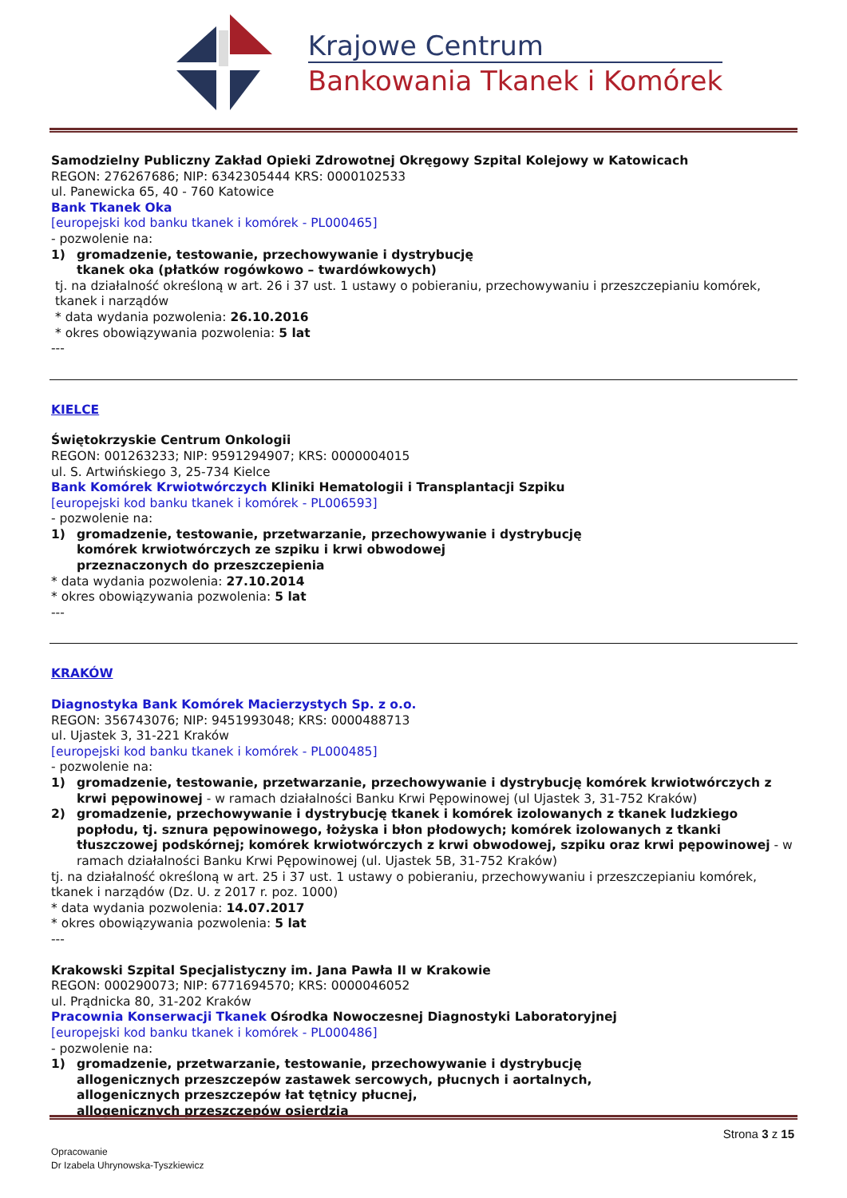Krajowe Centrum
Bankowania Tkanek i Komórek
Samodzielny Publiczny Zakład Opieki Zdrowotnej Okręgowy Szpital Kolejowy w Katowicach
REGON: 276267686; NIP: 6342305444 KRS: 0000102533
ul. Panewicka 65, 40 - 760 Katowice
Bank Tkanek Oka
[europejski kod banku tkanek i komórek - PL000465]
- pozwolenie na:
1) gromadzenie, testowanie, przechowywanie i dystrybucję
tkanek oka (płatków rogówkowo – twardówkowych)
tj. na działalność określoną w art. 26 i 37 ust. 1 ustawy o pobieraniu, przechowywaniu i przeszczepianiu komórek, tkanek i narządów
* data wydania pozwolenia: 26.10.2016
* okres obowiązywania pozwolenia: 5 lat
---
KIELCE
Świętokrzyskie Centrum Onkologii
REGON: 001263233; NIP: 9591294907; KRS: 0000004015
ul. S. Artwińskiego 3, 25-734 Kielce
Bank Komórek Krwiotwórczych Kliniki Hematologii i Transplantacji Szpiku
[europejski kod banku tkanek i komórek - PL006593]
- pozwolenie na:
1) gromadzenie, testowanie, przetwarzanie, przechowywanie i dystrybucję
komórek krwiotwórczych ze szpiku i krwi obwodowej
przeznaczonych do przeszczepienia
* data wydania pozwolenia: 27.10.2014
* okres obowiązywania pozwolenia: 5 lat
---
KRAKÓW
Diagnostyka Bank Komórek Macierzystych Sp. z o.o.
REGON: 356743076; NIP: 9451993048; KRS: 0000488713
ul. Ujastek 3, 31-221 Kraków
[europejski kod banku tkanek i komórek - PL000485]
- pozwolenie na:
1) gromadzenie, testowanie, przetwarzanie, przechowywanie i dystrybucję komórek krwiotwórczych z krwi pępowinowej - w ramach działalności Banku Krwi Pępowinowej (ul Ujastek 3, 31-752 Kraków)
2) gromadzenie, przechowywanie i dystrybucję tkanek i komórek izolowanych z tkanek ludzkiego popłodu, tj. sznura pępowinowego, łożyska i błon płodowych; komórek izolowanych z tkanki tłuszczowej podskórnej; komórek krwiotwórczych z krwi obwodowej, szpiku oraz krwi pępowinowej - w ramach działalności Banku Krwi Pępowinowej (ul. Ujastek 5B, 31-752 Kraków)
tj. na działalność określoną w art. 25 i 37 ust. 1 ustawy o pobieraniu, przechowywaniu i przeszczepianiu komórek, tkanek i narządów (Dz. U. z 2017 r. poz. 1000)
* data wydania pozwolenia: 14.07.2017
* okres obowiązywania pozwolenia: 5 lat
---
Krakowski Szpital Specjalistyczny im. Jana Pawła II w Krakowie
REGON: 000290073; NIP: 6771694570; KRS: 0000046052
ul. Prądnicka 80, 31-202 Kraków
Pracownia Konserwacji Tkanek Ośrodka Nowoczesnej Diagnostyki Laboratoryjnej
[europejski kod banku tkanek i komórek - PL000486]
- pozwolenie na:
1) gromadzenie, przetwarzanie, testowanie, przechowywanie i dystrybucję
allogenicznych przeszczepów zastawek sercowych, płucnych i aortalnych,
allogenicznych przeszczepów łat tętnicy płucnej,
allogenicznych przeszczepów osierdzia
Strona 3 z 15
Opracowanie
Dr Izabela Uhrynowska-Tyszkiewicz